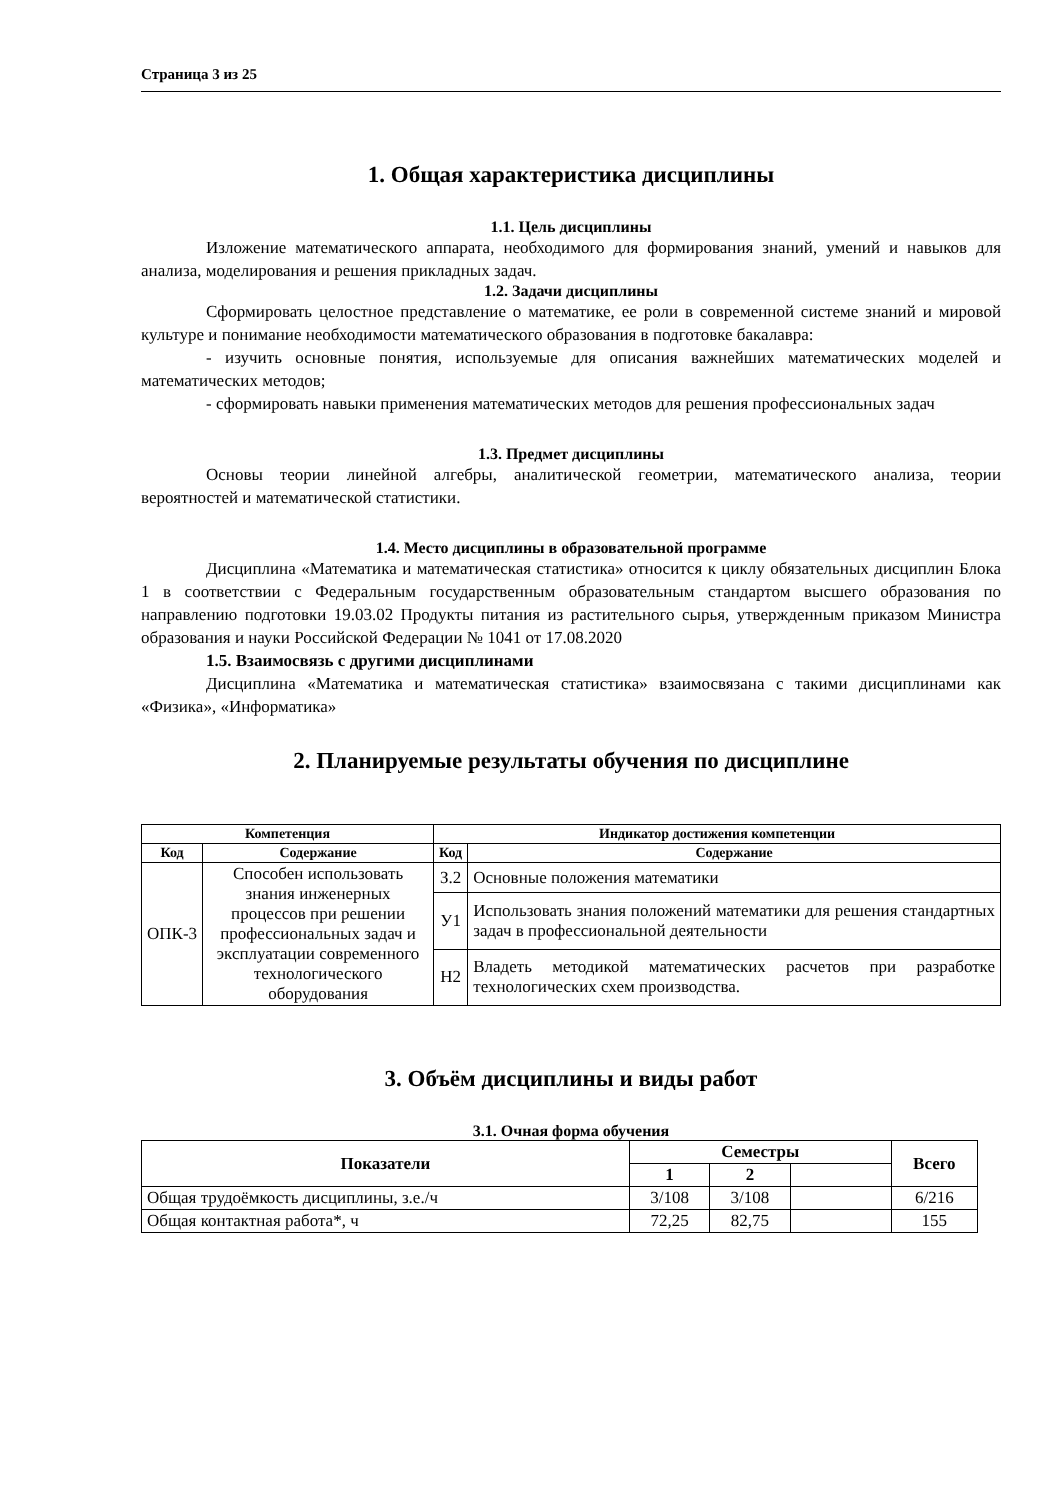Страница 3 из 25
1. Общая характеристика дисциплины
1.1. Цель дисциплины
Изложение математического аппарата, необходимого для формирования знаний, умений и навыков для анализа, моделирования и решения прикладных задач.
1.2. Задачи дисциплины
Сформировать целостное представление о математике, ее роли в современной системе знаний и мировой культуре и понимание необходимости математического образования в подготовке бакалавра:
- изучить основные понятия, используемые для описания важнейших математических моделей и математических методов;
- сформировать навыки применения математических методов для решения профессиональных задач
1.3. Предмет дисциплины
Основы теории линейной алгебры, аналитической геометрии, математического анализа, теории вероятностей и математической статистики.
1.4. Место дисциплины в образовательной программе
Дисциплина «Математика и математическая статистика» относится к циклу обязательных дисциплин Блока 1 в соответствии с Федеральным государственным образовательным стандартом высшего образования по направлению подготовки 19.03.02 Продукты питания из растительного сырья, утвержденным приказом Министра образования и науки Российской Федерации № 1041 от 17.08.2020
1.5. Взаимосвязь с другими дисциплинами
Дисциплина «Математика и математическая статистика» взаимосвязана с такими дисциплинами как «Физика», «Информатика»
2. Планируемые результаты обучения по дисциплине
| Компетенция | | Индикатор достижения компетенции | |
| --- | --- | --- | --- |
| Код | Содержание | Код | Содержание |
| ОПК-3 | Способен использовать знания инженерных процессов при решении профессиональных задач и эксплуатации современного технологического оборудования | З.2 | Основные положения математики |
| | | У1 | Использовать знания положений математики для решения стандартных задач в профессиональной деятельности |
| | | Н2 | Владеть методикой математических расчетов при разработке технологических схем производства. |
3. Объём дисциплины и виды работ
3.1. Очная форма обучения
| Показатели | Семестры | | | Всего |
| --- | --- | --- | --- | --- |
| | 1 | 2 | | |
| Общая трудоёмкость дисциплины, з.е./ч | 3/108 | 3/108 | | 6/216 |
| Общая контактная работа*, ч | 72,25 | 82,75 | | 155 |